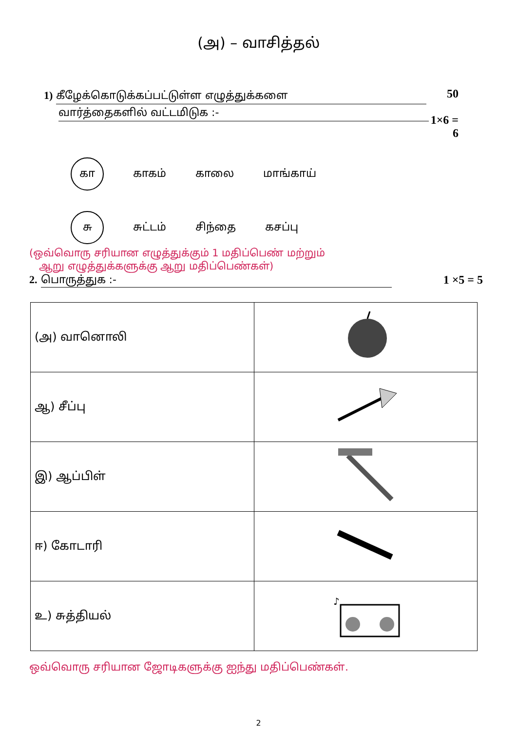(அ) – வாசித்தல்
1) கீழேக்கொடுக்கப்பட்டுள்ள எழுத்துக்களை
வார்த்தைகளில் வட்டமிடுக :-
50
1×6 = 6
கா காகம் காலை மாங்காய்
சு சுட்டம் சிந்தை கசப்பு
(ஒவ்வொரு சரியான எழுத்துக்கும் 1 மதிப்பெண் மற்றும்
ஆறு எழுத்துக்களுக்கு ஆறு மதிப்பெண்கள்)
2. பொருத்துக :- 1 ×5 = 5
| (அ) வானொலி | |
| ஆ) சீப்பு | |
| இ) ஆப்பிள் | |
| ஈ) கோடாரி | |
| உ) சுத்தியல் | ♪ |
ஒவ்வொரு சரியான ஜோடிகளுக்கு ஐந்து மதிப்பெண்கள்.
2